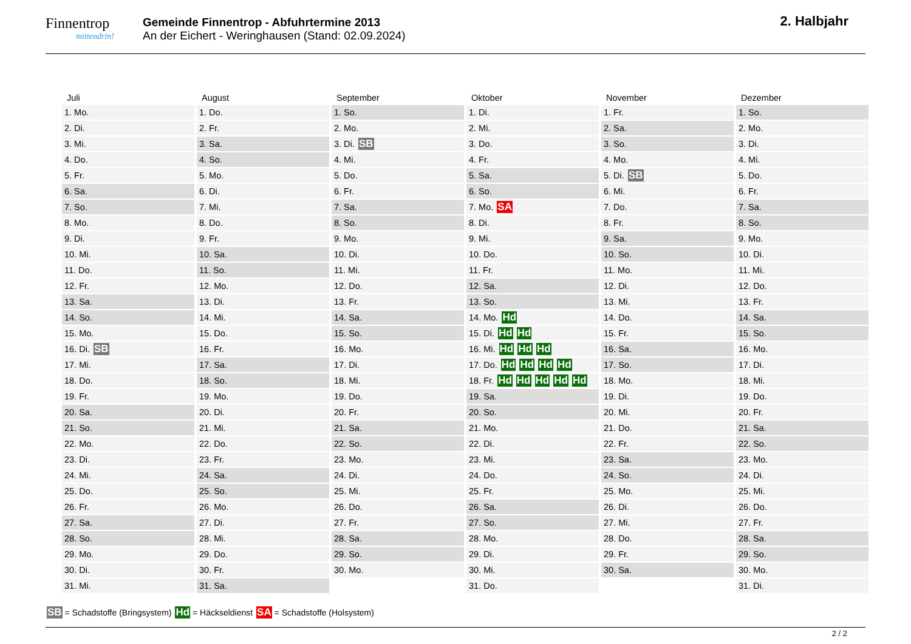Finnentrop
mittendrin!
Gemeinde Finnentrop - Abfuhrtermine 2013
An der Eichert - Weringhausen (Stand: 02.09.2024)
2. Halbjahr
| Juli | August | September | Oktober | November | Dezember |
| --- | --- | --- | --- | --- | --- |
| 1. Mo. | 1. Do. | 1. So. | 1. Di. | 1. Fr. | 1. So. |
| 2. Di. | 2. Fr. | 2. Mo. | 2. Mi. | 2. Sa. | 2. Mo. |
| 3. Mi. | 3. Sa. | 3. Di. SB | 3. Do. | 3. So. | 3. Di. |
| 4. Do. | 4. So. | 4. Mi. | 4. Fr. | 4. Mo. | 4. Mi. |
| 5. Fr. | 5. Mo. | 5. Do. | 5. Sa. | 5. Di. SB | 5. Do. |
| 6. Sa. | 6. Di. | 6. Fr. | 6. So. | 6. Mi. | 6. Fr. |
| 7. So. | 7. Mi. | 7. Sa. | 7. Mo. SA | 7. Do. | 7. Sa. |
| 8. Mo. | 8. Do. | 8. So. | 8. Di. | 8. Fr. | 8. So. |
| 9. Di. | 9. Fr. | 9. Mo. | 9. Mi. | 9. Sa. | 9. Mo. |
| 10. Mi. | 10. Sa. | 10. Di. | 10. Do. | 10. So. | 10. Di. |
| 11. Do. | 11. So. | 11. Mi. | 11. Fr. | 11. Mo. | 11. Mi. |
| 12. Fr. | 12. Mo. | 12. Do. | 12. Sa. | 12. Di. | 12. Do. |
| 13. Sa. | 13. Di. | 13. Fr. | 13. So. | 13. Mi. | 13. Fr. |
| 14. So. | 14. Mi. | 14. Sa. | 14. Mo. Hd | 14. Do. | 14. Sa. |
| 15. Mo. | 15. Do. | 15. So. | 15. Di. Hd Hd | 15. Fr. | 15. So. |
| 16. Di. SB | 16. Fr. | 16. Mo. | 16. Mi. Hd Hd Hd | 16. Sa. | 16. Mo. |
| 17. Mi. | 17. Sa. | 17. Di. | 17. Do. Hd Hd Hd Hd | 17. So. | 17. Di. |
| 18. Do. | 18. So. | 18. Mi. | 18. Fr. Hd Hd Hd Hd Hd | 18. Mo. | 18. Mi. |
| 19. Fr. | 19. Mo. | 19. Do. | 19. Sa. | 19. Di. | 19. Do. |
| 20. Sa. | 20. Di. | 20. Fr. | 20. So. | 20. Mi. | 20. Fr. |
| 21. So. | 21. Mi. | 21. Sa. | 21. Mo. | 21. Do. | 21. Sa. |
| 22. Mo. | 22. Do. | 22. So. | 22. Di. | 22. Fr. | 22. So. |
| 23. Di. | 23. Fr. | 23. Mo. | 23. Mi. | 23. Sa. | 23. Mo. |
| 24. Mi. | 24. Sa. | 24. Di. | 24. Do. | 24. So. | 24. Di. |
| 25. Do. | 25. So. | 25. Mi. | 25. Fr. | 25. Mo. | 25. Mi. |
| 26. Fr. | 26. Mo. | 26. Do. | 26. Sa. | 26. Di. | 26. Do. |
| 27. Sa. | 27. Di. | 27. Fr. | 27. So. | 27. Mi. | 27. Fr. |
| 28. So. | 28. Mi. | 28. Sa. | 28. Mo. | 28. Do. | 28. Sa. |
| 29. Mo. | 29. Do. | 29. So. | 29. Di. | 29. Fr. | 29. So. |
| 30. Di. | 30. Fr. | 30. Mo. | 30. Mi. | 30. Sa. | 30. Mo. |
| 31. Mi. | 31. Sa. | | 31. Do. | | 31. Di. |
SB = Schadstoffe (Bringsystem) Hd = Häckseldienst SA = Schadstoffe (Holsystem)
2 / 2